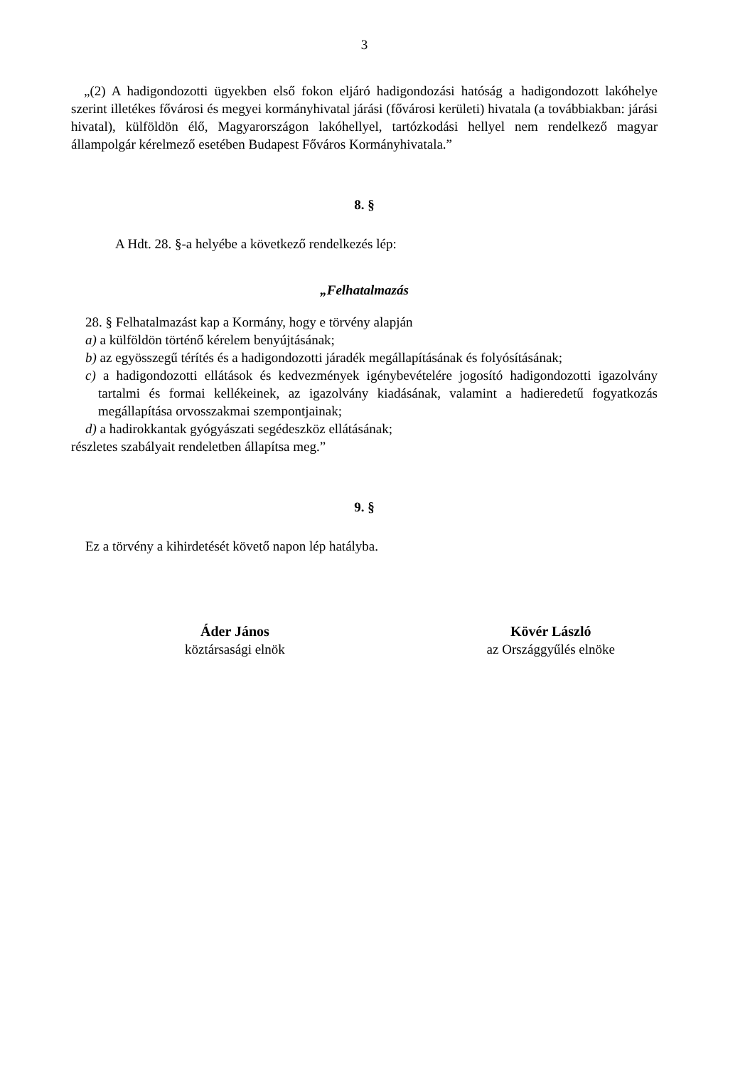3
„(2) A hadigondozotti ügyekben első fokon eljáró hadigondozási hatóság a hadigondozott lakóhelye szerint illetékes fővárosi és megyei kormányhivatal járási (fővárosi kerületi) hivatala (a továbbiakban: járási hivatal), külföldön élő, Magyarországon lakóhellyel, tartózkodási hellyel nem rendelkező magyar állampolgár kérelmező esetében Budapest Főváros Kormányhivatala.”
8. §
A Hdt. 28. §-a helyébe a következő rendelkezés lép:
„Felhatalmazás
28. § Felhatalmazást kap a Kormány, hogy e törvény alapján
a) a külföldön történő kérelem benyújtásának;
b) az egyösszegű térítés és a hadigondozotti járadék megállapításának és folyósításának;
c) a hadigondozotti ellátások és kedvezmények igénybevételére jogosító hadigondozotti igazolvány tartalmi és formai kellékeinek, az igazolvány kiadásának, valamint a hadieredetű fogyatkozás megállapítása orvosszakmai szempontjainak;
d) a hadirokkantak gyógyászati segédeszköz ellátásának;
részletes szabályait rendeletben állapítsa meg.”
9. §
Ez a törvény a kihirdetését követő napon lép hatályba.
Áder János
köztársasági elnök
Kövér László
az Országgyűlés elnöke